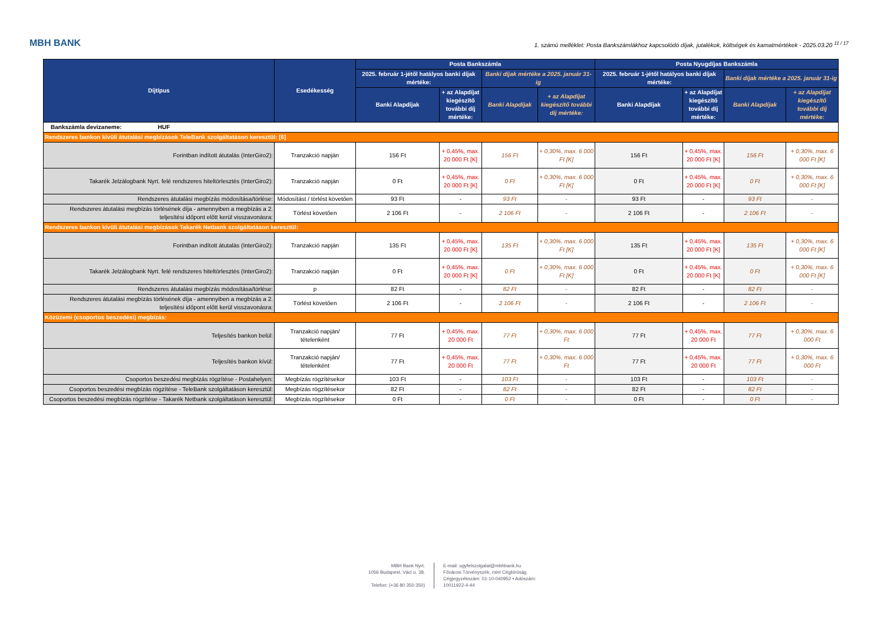MBH BANK 1. számú melléklet: Posta Bankszámlákhoz kapcsolódó díjak, jutalékok, költségek és kamatmértékek - 2025.03.20 <sup>11 / 17</sup>
| Díjtípus | Esedékesség | Posta Bankszámla | | | | Posta Nyugdíjas Bankszámla | | | |
| --- | --- | --- | --- | --- | --- | --- | --- | --- | --- |
| | | 2025. február 1-jétől hatályos banki díjak mértéke: | | Banki díjak mértéke a 2025. január 31-ig | | 2025. február 1-jétől hatályos banki díjak mértéke: | | Banki díjak mértéke a 2025. január 31-ig | |
| | | Banki Alapdíjak | + az Alapdíjat kiegészítő további díj mértéke: | Banki Alapdíjak | + az Alapdíjat kiegészítő további díj mértéke: | Banki Alapdíjak | + az Alapdíjat kiegészítő további díj mértéke: | Banki Alapdíjak | + az Alapdíjat kiegészítő további díj mértéke: |
| Bankszámla devizaneme: HUF | | | | | | | | | |
| Rendszeres bankon kívüli átutalási megbízások TeleBank szolgáltatáson keresztül: [6] | | | | | | | | | |
| Forintban indított átutalás (InterGiro2): | Tranzakció napján | 156 Ft | + 0,45%, max. 20 000 Ft [K] | 156 Ft | + 0,30%, max. 6 000 Ft [K] | 156 Ft | + 0,45%, max. 20 000 Ft [K] | 156 Ft | + 0,30%, max. 6 000 Ft [K] |
| Takarék Jelzálogbank Nyrt. felé rendszeres hiteltörlesztés (InterGiro2): | Tranzakció napján | 0 Ft | + 0,45%, max. 20 000 Ft [K] | 0 Ft | + 0,30%, max. 6 000 Ft [K] | 0 Ft | + 0,45%, max. 20 000 Ft [K] | 0 Ft | + 0,30%, max. 6 000 Ft [K] |
| Rendszeres átutalási megbízás módosítása/törlése: | Módosítást / törlést követően | 93 Ft | - | 93 Ft | - | 93 Ft | - | 93 Ft | - |
| Rendszeres átutalási megbízás törlésének díja - amennyiben a megbízás a 2. teljesítési időpont előtt kerül visszavonásra: | Törlést követően | 2 106 Ft | - | 2 106 Ft | - | 2 106 Ft | - | 2 106 Ft | - |
| Rendszeres bankon kívüli átutalási megbízások Takarék Netbank szolgáltatáson keresztül: | | | | | | | | | |
| Forintban indított átutalás (InterGiro2): | Tranzakció napján | 135 Ft | + 0,45%, max. 20 000 Ft [K] | 135 Ft | + 0,30%, max. 6 000 Ft [K] | 135 Ft | + 0,45%, max. 20 000 Ft [K] | 135 Ft | + 0,30%, max. 6 000 Ft [K] |
| Takarék Jelzálogbank Nyrt. felé rendszeres hiteltörlesztés (InterGiro2): | Tranzakció napján | 0 Ft | + 0,45%, max. 20 000 Ft [K] | 0 Ft | + 0,30%, max. 6 000 Ft [K] | 0 Ft | + 0,45%, max. 20 000 Ft [K] | 0 Ft | + 0,30%, max. 6 000 Ft [K] |
| Rendszeres átutalási megbízás módosítása/törlése: | p | 82 Ft | - | 82 Ft | - | 82 Ft | - | 82 Ft | - |
| Rendszeres átutalási megbízás törlésének díja - amennyiben a megbízás a 2. teljesítési időpont előtt kerül visszavonásra: | Törlést követően | 2 106 Ft | - | 2 106 Ft | - | 2 106 Ft | - | 2 106 Ft | - |
| Közüzemi (csoportos beszedési) megbízás: | | | | | | | | | |
| Teljesítés bankon belül: | Tranzakció napján/ tételenként | 77 Ft | + 0,45%, max. 20 000 Ft | 77 Ft | + 0,30%, max. 6 000 Ft | 77 Ft | + 0,45%, max. 20 000 Ft | 77 Ft | + 0,30%, max. 6 000 Ft |
| Teljesítés bankon kívül: | Tranzakció napján/ tételenként | 77 Ft | + 0,45%, max. 20 000 Ft | 77 Ft | + 0,30%, max. 6 000 Ft | 77 Ft | + 0,45%, max. 20 000 Ft | 77 Ft | + 0,30%, max. 6 000 Ft |
| Csoportos beszedési megbízás rögzítése - Postahelyen: | Megbízás rögzítésekor | 103 Ft | - | 103 Ft | - | 103 Ft | - | 103 Ft | - |
| Csoportos beszedési megbízás rögzítése - TeleBank szolgáltatáson keresztül: | Megbízás rögzítésekor | 82 Ft | - | 82 Ft | - | 82 Ft | - | 82 Ft | - |
| Csoportos beszedési megbízás rögzítése - Takarék Netbank szolgáltatáson keresztül: | Megbízás rögzítésekor | 0 Ft | - | 0 Ft | - | 0 Ft | - | 0 Ft | - |
MBH Bank Nyrt.
1056 Budapest, Váci u. 38.
Telefon: (+36 80 350 350)
E-mail: ugyfelszolgalat@mbhbank.hu
Fővárosi Törvényszék, mint Cégbíróság
Cégjegyzékszám: 01-10-040952 • Adószám:
10011922-4-44